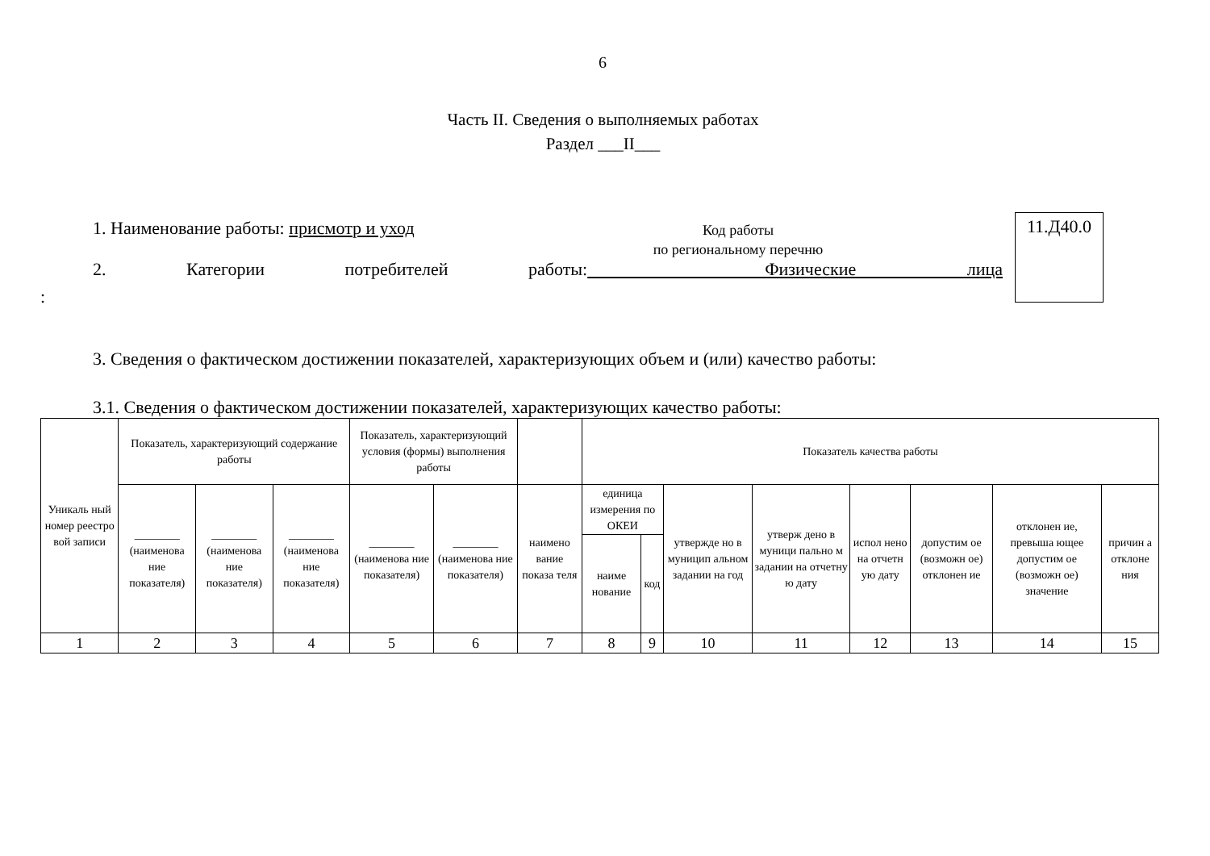6
Часть II. Сведения о выполняемых работах
Раздел ___II___
1. Наименование работы: присмотр и уход
Код работы
по региональному перечню
11.Д40.0
2. Категории потребителей работы: Физические лица
:
3. Сведения о фактическом достижении показателей, характеризующих объем и (или) качество работы:
3.1. Сведения о фактическом достижении показателей, характеризующих качество работы:
| Уникаль ный номер реестро вой записи | Показатель, характеризующий содержание работы | | | Показатель, характеризующий условия (формы) выполнения работы | | | Показатель качества работы | | | | | | | |
| --- | --- | --- | --- | --- | --- | --- | --- | --- | --- | --- | --- | --- | --- | --- |
| | ________ (наименова ние показателя) | ________ (наименова ние показателя) | ________ (наименова ние показателя) | ________ (наименова ние показателя) | ________ (наименова ние показателя) | наимено вание показа теля | единица измерения по ОКЕИ | | утвержде но в муницип альном задании на год | утверж дено в муници пально м задании на отчетну ю дату | испол нено на отчетн ую дату | допустим ое (возможн ое) отклонен ие | отклонен ие, превыша ющее допустим ое (возможн ое) значение | причин а отклоне ния |
| | | | | | | | наиме нование | код | | | | | | |
| 1 | 2 | 3 | 4 | 5 | 6 | 7 | 8 | 9 | 10 | 11 | 12 | 13 | 14 | 15 |